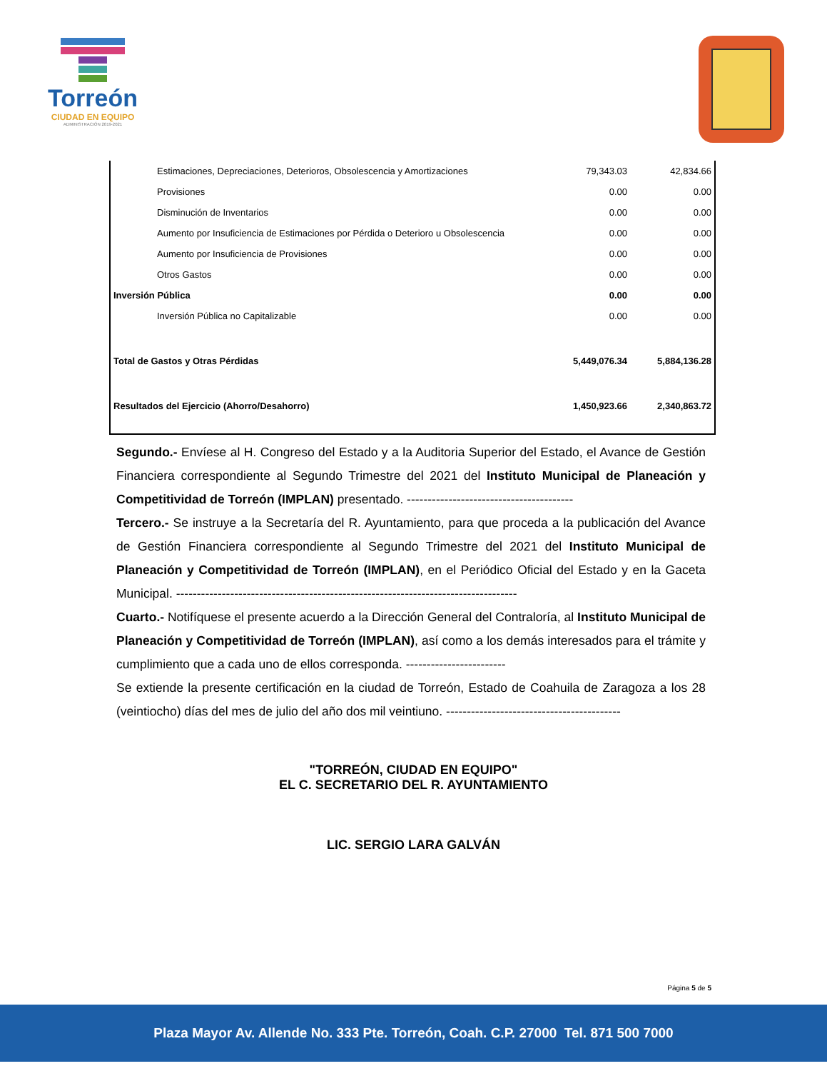Torreón
CIUDAD EN EQUIPO
ADMINISTRACIÓN 2019-2021
| Estimaciones, Depreciaciones, Deterioros, Obsolescencia y Amortizaciones | 79,343.03 | 42,834.66 |
| Provisiones | 0.00 | 0.00 |
| Disminución de Inventarios | 0.00 | 0.00 |
| Aumento por Insuficiencia de Estimaciones por Pérdida o Deterioro u Obsolescencia | 0.00 | 0.00 |
| Aumento por Insuficiencia de Provisiones | 0.00 | 0.00 |
| Otros Gastos | 0.00 | 0.00 |
| Inversión Pública | 0.00 | 0.00 |
| Inversión Pública no Capitalizable | 0.00 | 0.00 |
| Total de Gastos y Otras Pérdidas | 5,449,076.34 | 5,884,136.28 |
| Resultados del Ejercicio (Ahorro/Desahorro) | 1,450,923.66 | 2,340,863.72 |
Segundo.- Envíese al H. Congreso del Estado y a la Auditoria Superior del Estado, el Avance de Gestión Financiera correspondiente al Segundo Trimestre del 2021 del Instituto Municipal de Planeación y Competitividad de Torreón (IMPLAN) presentado. ----------------------------------------
Tercero.- Se instruye a la Secretaría del R. Ayuntamiento, para que proceda a la publicación del Avance de Gestión Financiera correspondiente al Segundo Trimestre del 2021 del Instituto Municipal de Planeación y Competitividad de Torreón (IMPLAN), en el Periódico Oficial del Estado y en la Gaceta Municipal. ----------------------------------------------------------------------------------
Cuarto.- Notifíquese el presente acuerdo a la Dirección General del Contraloría, al Instituto Municipal de Planeación y Competitividad de Torreón (IMPLAN), así como a los demás interesados para el trámite y cumplimiento que a cada uno de ellos corresponda. ------------------------
Se extiende la presente certificación en la ciudad de Torreón, Estado de Coahuila de Zaragoza a los 28 (veintiocho) días del mes de julio del año dos mil veintiuno. ------------------------------------------
"TORREÓN, CIUDAD EN EQUIPO"
EL C. SECRETARIO DEL R. AYUNTAMIENTO
LIC. SERGIO LARA GALVÁN
Página 5 de 5
Plaza Mayor Av. Allende No. 333 Pte. Torreón, Coah. C.P. 27000 Tel. 871 500 7000